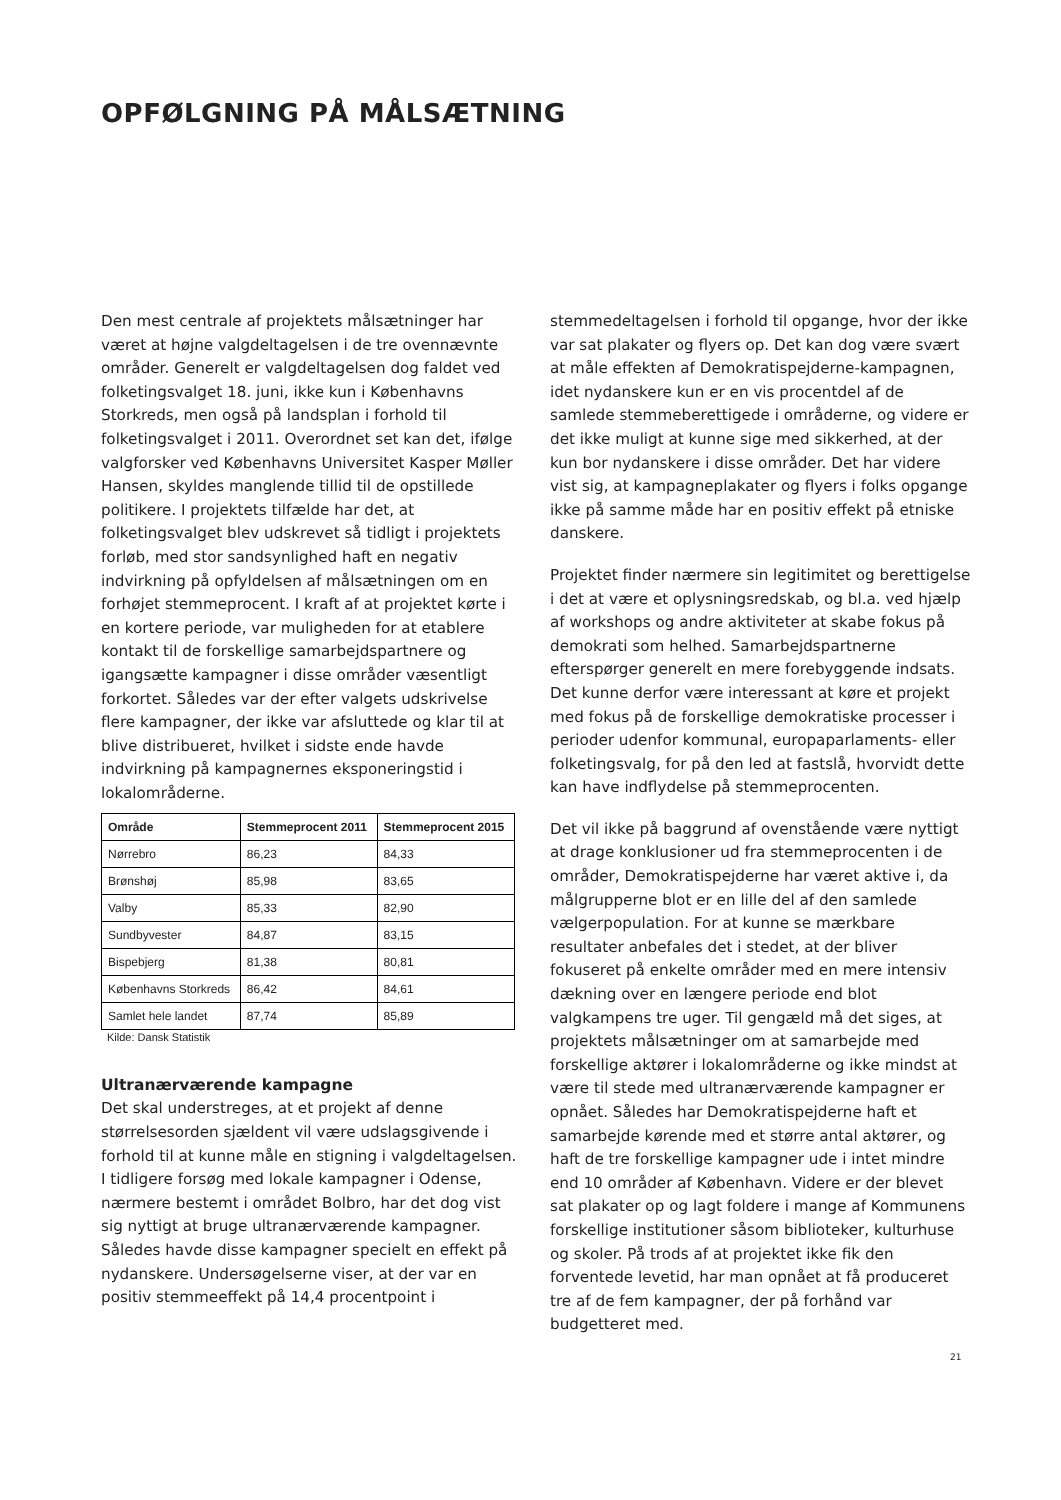OPFØLGNING PÅ MÅLSÆTNING
Den mest centrale af projektets målsætninger har været at højne valgdeltagelsen i de tre ovennævnte områder. Generelt er valgdeltagelsen dog faldet ved folketingsvalget 18. juni, ikke kun i Københavns Storkreds, men også på landsplan i forhold til folketingsvalget i 2011. Overordnet set kan det, ifølge valgforsker ved Københavns Universitet Kasper Møller Hansen, skyldes manglende tillid til de opstillede politikere. I projektets tilfælde har det, at folketingsvalget blev udskrevet så tidligt i projektets forløb, med stor sandsynlighed haft en negativ indvirkning på opfyldelsen af målsætningen om en forhøjet stemmeprocent. I kraft af at projektet kørte i en kortere periode, var muligheden for at etablere kontakt til de forskellige samarbejdspartnere og igangsætte kampagner i disse områder væsentligt forkortet. Således var der efter valgets udskrivelse flere kampagner, der ikke var afsluttede og klar til at blive distribueret, hvilket i sidste ende havde indvirkning på kampagnernes eksponeringstid i lokalområderne.
| Område | Stemmeprocent 2011 | Stemmeprocent 2015 |
| --- | --- | --- |
| Nørrebro | 86,23 | 84,33 |
| Brønshøj | 85,98 | 83,65 |
| Valby | 85,33 | 82,90 |
| Sundbyvester | 84,87 | 83,15 |
| Bispebjerg | 81,38 | 80,81 |
| Københavns Storkreds | 86,42 | 84,61 |
| Samlet hele landet | 87,74 | 85,89 |
Kilde: Dansk Statistik
Ultranærværende kampagne
Det skal understreges, at et projekt af denne størrelsesorden sjældent vil være udslagsgivende i forhold til at kunne måle en stigning i valgdeltagelsen. I tidligere forsøg med lokale kampagner i Odense, nærmere bestemt i området Bolbro, har det dog vist sig nyttigt at bruge ultranærværende kampagner. Således havde disse kampagner specielt en effekt på nydanskere. Undersøgelserne viser, at der var en positiv stemmeeffekt på 14,4 procentpoint i
stemmedeltagelsen i forhold til opgange, hvor der ikke var sat plakater og flyers op. Det kan dog være svært at måle effekten af Demokratispejderne-kampagnen, idet nydanskere kun er en vis procentdel af de samlede stemmeberettigede i områderne, og videre er det ikke muligt at kunne sige med sikkerhed, at der kun bor nydanskere i disse områder. Det har videre vist sig, at kampagneplakater og flyers i folks opgange ikke på samme måde har en positiv effekt på etniske danskere.
Projektet finder nærmere sin legitimitet og berettigelse i det at være et oplysningsredskab, og bl.a. ved hjælp af workshops og andre aktiviteter at skabe fokus på demokrati som helhed. Samarbejdspartnerne efterspørger generelt en mere forebyggende indsats. Det kunne derfor være interessant at køre et projekt med fokus på de forskellige demokratiske processer i perioder udenfor kommunal, europaparlaments- eller folketingsvalg, for på den led at fastslå, hvorvidt dette kan have indflydelse på stemmeprocenten.
Det vil ikke på baggrund af ovenstående være nyttigt at drage konklusioner ud fra stemmeprocenten i de områder, Demokratispejderne har været aktive i, da målgrupperne blot er en lille del af den samlede vælgerpopulation. For at kunne se mærkbare resultater anbefales det i stedet, at der bliver fokuseret på enkelte områder med en mere intensiv dækning over en længere periode end blot valgkampens tre uger. Til gengæld må det siges, at projektets målsætninger om at samarbejde med forskellige aktører i lokalområderne og ikke mindst at være til stede med ultranærværende kampagner er opnået. Således har Demokratispejderne haft et samarbejde kørende med et større antal aktører, og haft de tre forskellige kampagner ude i intet mindre end 10 områder af København. Videre er der blevet sat plakater op og lagt foldere i mange af Kommunens forskellige institutioner såsom biblioteker, kulturhuse og skoler. På trods af at projektet ikke fik den forventede levetid, har man opnået at få produceret tre af de fem kampagner, der på forhånd var budgetteret med.
21